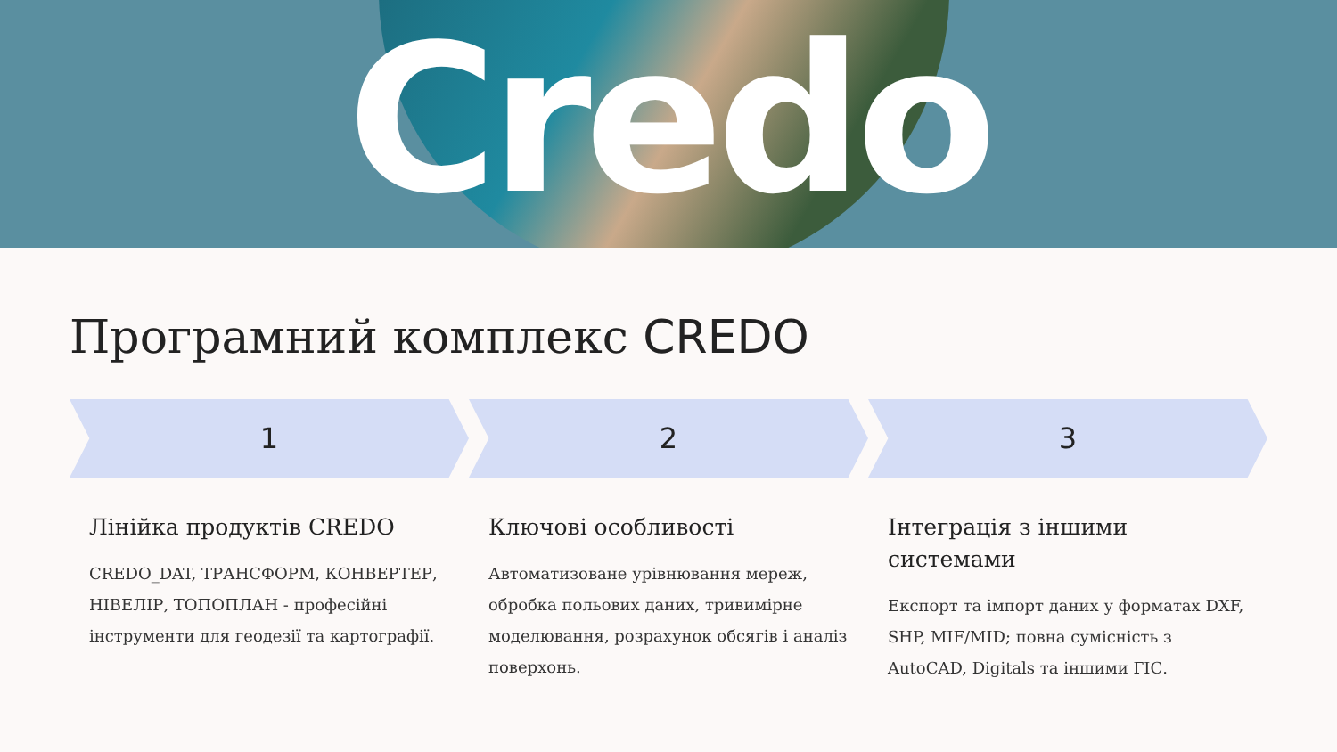Credo
Програмний комплекс CREDO
1
Лінійка продуктів CREDO
CREDO_DAT, ТРАНСФОРМ, КОНВЕРТЕР, НІВЕЛІР, ТОПОПЛАН - професійні інструменти для геодезії та картографії.
2
Ключові особливості
Автоматизоване урівнювання мереж, обробка польових даних, тривимірне моделювання, розрахунок обсягів і аналіз поверхонь.
3
Інтеграція з іншими системами
Експорт та імпорт даних у форматах DXF, SHP, MIF/MID; повна сумісність з AutoCAD, Digitals та іншими ГІС.